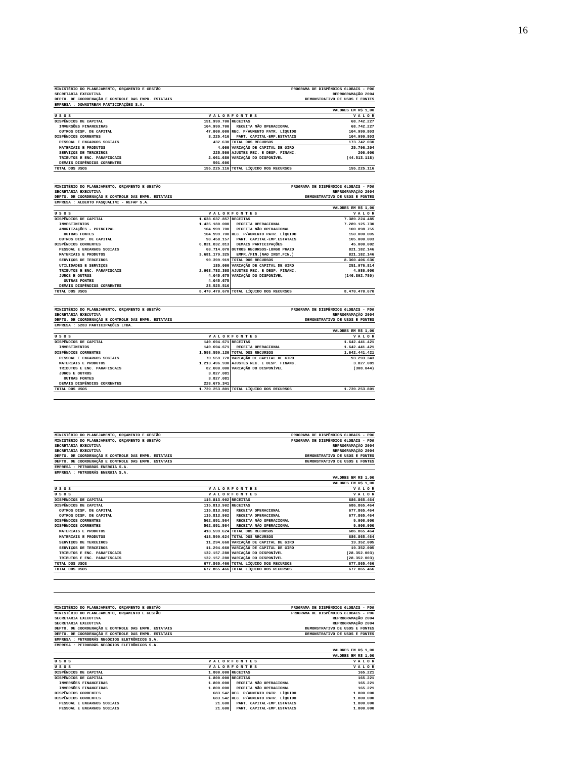16
| MINISTÉRIO DO PLANEJAMENTO, ORÇAMENTO E GESTÃO | PROGRAMA DE DISPÊNDIOS GLOBAIS - PDG |
| SECRETARIA EXECUTIVA | REPROGRAMAÇÃO 2004 |
| DEPTO. DE COORDENAÇÃO E CONTROLE DAS EMPR. ESTATAIS | DEMONSTRATIVO DE USOS E FONTES |
| EMPRESA : DOWNSTREAM PARTICIPAÇÕES S.A. | |
| | VALORES EM R$ 1,00 |
| U S O S | V A L O R | F O N T E S | V A L O R |
| --- | --- | --- | --- |
| DISPÊNDIOS DE CAPITAL | 151.999.700 | RECEITAS | 68.742.227 |
| INVERSÕES FINANCEIRAS | 104.999.700 | RECEITA NÃO OPERACIONAL | 68.742.227 |
| OUTROS DISP. DE CAPITAL | 47.000.000 | REC. P/AUMENTO PATR. LÍQUIDO | 104.999.803 |
| DISPÊNDIOS CORRENTES | 3.225.416 | PART. CAPITAL-EMP.ESTATAIS | 104.999.803 |
| PESSOAL E ENCARGOS SOCIAIS | 432.630 | TOTAL DOS RECURSOS | 173.742.030 |
| MATERIAIS E PRODUTOS | 4.000 | VARIAÇÃO DE CAPITAL DE GIRO | 25.796.204 |
| SERVIÇOS DE TERCEIROS | 225.500 | AJUSTES REC. E DESP. FINANC. | 200.000 |
| TRIBUTOS E ENC. PARAFISCAIS | 2.061.680 | VARIAÇÃO DO DISPONÍVEL | (44.513.118) |
| DEMAIS DISPÊNDIOS CORRENTES | 501.606 | | |
| TOTAL DOS USOS | 155.225.116 | TOTAL LÍQUIDO DOS RECURSOS | 155.225.116 |
| MINISTÉRIO DO PLANEJAMENTO, ORÇAMENTO E GESTÃO | PROGRAMA DE DISPÊNDIOS GLOBAIS - PDG |
| SECRETARIA EXECUTIVA | REPROGRAMAÇÃO 2004 |
| DEPTO. DE COORDENAÇÃO E CONTROLE DAS EMPR. ESTATAIS | DEMONSTRATIVO DE USOS E FONTES |
| EMPRESA : ALBERTO PASQUALINI - REFAP S.A. | |
| | VALORES EM R$ 1,00 |
| U S O S | V A L O R | F O N T E S | V A L O R |
| --- | --- | --- | --- |
| DISPÊNDIOS DE CAPITAL | 1.638.637.857 | RECEITAS | 7.389.224.485 |
| INVESTIMENTOS | 1.435.180.000 | RECEITA OPERACIONAL | 7.289.125.730 |
| AMORTIZAÇÕES - PRINCIPAL | 104.999.700 | RECEITA NÃO OPERACIONAL | 100.098.755 |
| OUTRAS FONTES | 104.999.700 | REC. P/AUMENTO PATR. LÍQUIDO | 150.000.005 |
| OUTROS DISP. DE CAPITAL | 98.458.157 | PART. CAPITAL-EMP.ESTATAIS | 105.000.003 |
| DISPÊNDIOS CORRENTES | 6.831.832.813 | DEMAIS PARTICIPAÇÕES | 45.000.002 |
| PESSOAL E ENCARGOS SOCIAIS | 68.714.070 | OUTROS RECURSOS-LONGO PRAZO | 821.182.146 |
| MATERIAIS E PRODUTOS | 3.681.179.325 | EMPR./FIN.(NAO INST.FIN.) | 821.182.146 |
| SERVIÇOS DE TERCEIROS | 90.399.919 | TOTAL DOS RECURSOS | 8.360.406.636 |
| UTILIDADES E SERVIÇOS | 185.000 | VARIAÇÃO DE CAPITAL DE GIRO | 251.976.814 |
| TRIBUTOS E ENC. PARAFISCAIS | 2.963.783.308 | AJUSTES REC. E DESP. FINANC. | 4.980.000 |
| JUROS E OUTROS | 4.045.675 | VARIAÇÃO DO DISPONÍVEL | (146.892.780) |
| OUTRAS FONTES | 4.045.675 | | |
| DEMAIS DISPÊNDIOS CORRENTES | 23.525.516 | | |
| TOTAL DOS USOS | 8.470.470.670 | TOTAL LÍQUIDO DOS RECURSOS | 8.470.470.670 |
| MINISTÉRIO DO PLANEJAMENTO, ORÇAMENTO E GESTÃO | PROGRAMA DE DISPÊNDIOS GLOBAIS - PDG |
| SECRETARIA EXECUTIVA | REPROGRAMAÇÃO 2004 |
| DEPTO. DE COORDENAÇÃO E CONTROLE DAS EMPR. ESTATAIS | DEMONSTRATIVO DE USOS E FONTES |
| EMPRESA : 5283 PARTICIPAÇÕES LTDA. | |
| | VALORES EM R$ 1,00 |
| U S O S | V A L O R | F O N T E S | V A L O R |
| --- | --- | --- | --- |
| DISPÊNDIOS DE CAPITAL | 140.694.671 | RECEITAS | 1.642.441.421 |
| INVESTIMENTOS | 140.694.671 | RECEITA OPERACIONAL | 1.642.441.421 |
| DISPÊNDIOS CORRENTES | 1.598.559.130 | TOTAL DOS RECURSOS | 1.642.441.421 |
| PESSOAL E ENCARGOS SOCIAIS | 70.559.778 | VARIAÇÃO DE CAPITAL DE GIRO | 93.293.343 |
| MATERIAIS E PRODUTOS | 1.213.496.930 | AJUSTES REC. E DESP. FINANC. | 3.827.081 |
| TRIBUTOS E ENC. PARAFISCAIS | 82.000.000 | VARIAÇÃO DO DISPONÍVEL | (308.044) |
| JUROS E OUTROS | 3.827.081 | | |
| OUTRAS FONTES | 3.827.081 | | |
| DEMAIS DISPÊNDIOS CORRENTES | 228.675.341 | | |
| TOTAL DOS USOS | 1.739.253.801 | TOTAL LÍQUIDO DOS RECURSOS | 1.739.253.801 |
| MINISTÉRIO DO PLANEJAMENTO, ORÇAMENTO E GESTÃO | PROGRAMA DE DISPÊNDIOS GLOBAIS - PDG |
| MINISTÉRIO DO PLANEJAMENTO, ORÇAMENTO E GESTÃO | PROGRAMA DE DISPÊNDIOS GLOBAIS - PDG |
| SECRETARIA EXECUTIVA | REPROGRAMAÇÃO 2004 |
| SECRETARIA EXECUTIVA | REPROGRAMAÇÃO 2004 |
| DEPTO. DE COORDENAÇÃO E CONTROLE DAS EMPR. ESTATAIS | DEMONSTRATIVO DE USOS E FONTES |
| DEPTO. DE COORDENAÇÃO E CONTROLE DAS EMPR. ESTATAIS | DEMONSTRATIVO DE USOS E FONTES |
| EMPRESA : PETROBRÁS ENERGIA S.A. | |
| EMPRESA : PETROBRÁS ENERGIA S.A. | |
| | VALORES EM R$ 1,00 |
| | VALORES EM R$ 1,00 |
| U S O S | V A L O R | F O N T E S | V A L O R |
| --- | --- | --- | --- |
| U S O S | V A L O R | F O N T E S | V A L O R |
| DISPÊNDIOS DE CAPITAL | 115.813.902 | RECEITAS | 686.865.464 |
| DISPÊNDIOS DE CAPITAL | 115.813.902 | RECEITAS | 686.865.464 |
| OUTROS DISP. DE CAPITAL | 115.813.902 | RECEITA OPERACIONAL | 677.865.464 |
| OUTROS DISP. DE CAPITAL | 115.813.902 | RECEITA OPERACIONAL | 677.865.464 |
| DISPÊNDIOS CORRENTES | 562.051.564 | RECEITA NÃO OPERACIONAL | 9.000.000 |
| DISPÊNDIOS CORRENTES | 562.051.564 | RECEITA NÃO OPERACIONAL | 9.000.000 |
| MATERIAIS E PRODUTOS | 418.599.624 | TOTAL DOS RECURSOS | 686.865.464 |
| MATERIAIS E PRODUTOS | 418.599.624 | TOTAL DOS RECURSOS | 686.865.464 |
| SERVIÇOS DE TERCEIROS | 11.294.660 | VARIAÇÃO DE CAPITAL DE GIRO | 19.352.005 |
| SERVIÇOS DE TERCEIROS | 11.294.660 | VARIAÇÃO DE CAPITAL DE GIRO | 19.352.005 |
| TRIBUTOS E ENC. PARAFISCAIS | 132.157.280 | VARIAÇÃO DO DISPONÍVEL | (28.352.003) |
| TRIBUTOS E ENC. PARAFISCAIS | 132.157.280 | VARIAÇÃO DO DISPONÍVEL | (28.352.003) |
| TOTAL DOS USOS | 677.865.466 | TOTAL LÍQUIDO DOS RECURSOS | 677.865.466 |
| TOTAL DOS USOS | 677.865.466 | TOTAL LÍQUIDO DOS RECURSOS | 677.865.466 |
| MINISTÉRIO DO PLANEJAMENTO, ORÇAMENTO E GESTÃO | PROGRAMA DE DISPÊNDIOS GLOBAIS - PDG |
| MINISTÉRIO DO PLANEJAMENTO, ORÇAMENTO E GESTÃO | PROGRAMA DE DISPÊNDIOS GLOBAIS - PDG |
| SECRETARIA EXECUTIVA | REPROGRAMAÇÃO 2004 |
| SECRETARIA EXECUTIVA | REPROGRAMAÇÃO 2004 |
| DEPTO. DE COORDENAÇÃO E CONTROLE DAS EMPR. ESTATAIS | DEMONSTRATIVO DE USOS E FONTES |
| DEPTO. DE COORDENAÇÃO E CONTROLE DAS EMPR. ESTATAIS | DEMONSTRATIVO DE USOS E FONTES |
| EMPRESA : PETROBRÁS NEGÓCIOS ELETRÔNICOS S.A. | |
| EMPRESA : PETROBRÁS NEGÓCIOS ELETRÔNICOS S.A. | |
| | VALORES EM R$ 1,00 |
| | VALORES EM R$ 1,00 |
| U S O S | V A L O R | F O N T E S | V A L O R |
| --- | --- | --- | --- |
| U S O S | V A L O R | F O N T E S | V A L O R |
| DISPÊNDIOS DE CAPITAL | 1.800.000 | RECEITAS | 165.221 |
| DISPÊNDIOS DE CAPITAL | 1.800.000 | RECEITAS | 165.221 |
| INVERSÕES FINANCEIRAS | 1.800.000 | RECEITA NÃO OPERACIONAL | 165.221 |
| INVERSÕES FINANCEIRAS | 1.800.000 | RECEITA NÃO OPERACIONAL | 165.221 |
| DISPÊNDIOS CORRENTES | 683.542 | REC. P/AUMENTO PATR. LÍQUIDO | 1.800.000 |
| DISPÊNDIOS CORRENTES | 683.542 | REC. P/AUMENTO PATR. LÍQUIDO | 1.800.000 |
| PESSOAL E ENCARGOS SOCIAIS | 21.600 | PART. CAPITAL-EMP.ESTATAIS | 1.800.000 |
| PESSOAL E ENCARGOS SOCIAIS | 21.600 | PART. CAPITAL-EMP.ESTATAIS | 1.800.000 |